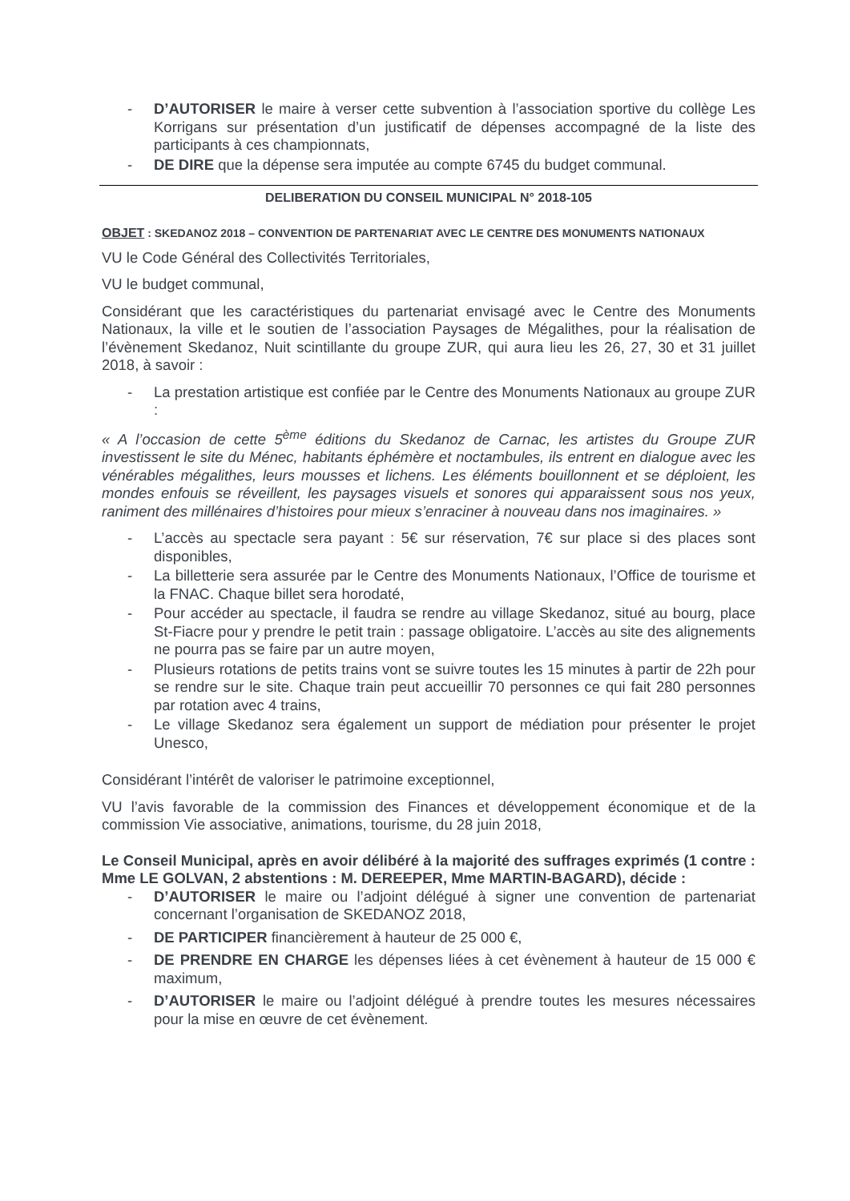- D’AUTORISER le maire à verser cette subvention à l’association sportive du collège Les Korrigans sur présentation d’un justificatif de dépenses accompagné de la liste des participants à ces championnats,
- DE DIRE que la dépense sera imputée au compte 6745 du budget communal.
DELIBERATION DU CONSEIL MUNICIPAL N° 2018-105
OBJET : SKEDANOZ 2018 – CONVENTION DE PARTENARIAT AVEC LE CENTRE DES MONUMENTS NATIONAUX
VU le Code Général des Collectivités Territoriales,
VU le budget communal,
Considérant que les caractéristiques du partenariat envisagé avec le Centre des Monuments Nationaux, la ville et le soutien de l’association Paysages de Mégalithes, pour la réalisation de l’évènement Skedanoz, Nuit scintillante du groupe ZUR, qui aura lieu les 26, 27, 30 et 31 juillet 2018, à savoir :
- La prestation artistique est confiée par le Centre des Monuments Nationaux au groupe ZUR :
« A l’occasion de cette 5<sup>ème</sup> éditions du Skedanoz de Carnac, les artistes du Groupe ZUR investissent le site du Ménec, habitants éphémère et noctambules, ils entrent en dialogue avec les vénérables mégalithes, leurs mousses et lichens. Les éléments bouillonnent et se déploient, les mondes enfouis se réveillent, les paysages visuels et sonores qui apparaissent sous nos yeux, raniment des millénaires d’histoires pour mieux s’enraciner à nouveau dans nos imaginaires. »
- L’accès au spectacle sera payant : 5€ sur réservation, 7€ sur place si des places sont disponibles,
- La billetterie sera assurée par le Centre des Monuments Nationaux, l’Office de tourisme et la FNAC. Chaque billet sera horodaté,
- Pour accéder au spectacle, il faudra se rendre au village Skedanoz, situé au bourg, place St-Fiacre pour y prendre le petit train : passage obligatoire. L’accès au site des alignements ne pourra pas se faire par un autre moyen,
- Plusieurs rotations de petits trains vont se suivre toutes les 15 minutes à partir de 22h pour se rendre sur le site. Chaque train peut accueillir 70 personnes ce qui fait 280 personnes par rotation avec 4 trains,
- Le village Skedanoz sera également un support de médiation pour présenter le projet Unesco,
Considérant l’intérêt de valoriser le patrimoine exceptionnel,
VU l’avis favorable de la commission des Finances et développement économique et de la commission Vie associative, animations, tourisme, du 28 juin 2018,
Le Conseil Municipal, après en avoir délibéré à la majorité des suffrages exprimés (1 contre : Mme LE GOLVAN, 2 abstentions : M. DEREEPER, Mme MARTIN-BAGARD), décide :
- D’AUTORISER le maire ou l’adjoint délégué à signer une convention de partenariat concernant l’organisation de SKEDANOZ 2018,
- DE PARTICIPER financièrement à hauteur de 25 000 €,
- DE PRENDRE EN CHARGE les dépenses liées à cet évènement à hauteur de 15 000 € maximum,
- D’AUTORISER le maire ou l’adjoint délégué à prendre toutes les mesures nécessaires pour la mise en œuvre de cet évènement.